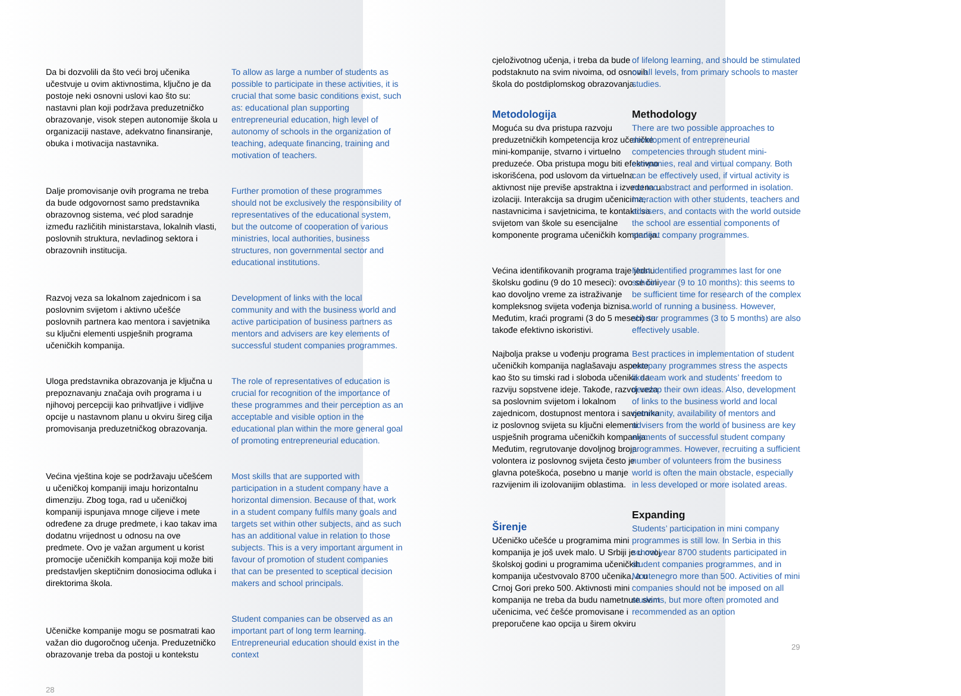Da bi dozvolili da što veći broj učenika učestvuje u ovim aktivnostima, ključno je da postoje neki osnovni uslovi kao što su: nastavni plan koji podržava preduzetničko obrazovanje, visok stepen autonomije škola u organizaciji nastave, adekvatno finansiranje, obuka i motivacija nastavnika.
Dalje promovisanje ovih programa ne treba da bude odgovornost samo predstavnika obrazovnog sistema, već plod saradnje između različitih ministarstava, lokalnih vlasti, poslovnih struktura, nevladinog sektora i obrazovnih institucija.
Razvoj veza sa lokalnom zajednicom i sa poslovnim svijetom i aktivno učešće poslovnih partnera kao mentora i savjetnika su ključni elementi uspješnih programa učeničkih kompanija.
Uloga predstavnika obrazovanja je ključna u prepoznavanju značaja ovih programa i u njihovoj percepciji kao prihvatljive i vidljive opcije u nastavnom planu u okviru šireg cilja promovisanja preduzetničkog obrazovanja.
Većina vještina koje se podržavaju učešćem u učeničkoj kompaniji imaju horizontalnu dimenziju. Zbog toga, rad u učeničkoj kompaniji ispunjava mnoge ciljeve i mete određene za druge predmete, i kao takav ima dodatnu vrijednost u odnosu na ove predmete. Ovo je važan argument u korist promocije učeničkih kompanija koji može biti predstavljen skeptičnim donosiocima odluka i direktorima škola.
Učeničke kompanije mogu se posmatrati kao važan dio dugoročnog učenja. Preduzetničko obrazovanje treba da postoji u kontekstu
28
To allow as large a number of students as possible to participate in these activities, it is crucial that some basic conditions exist, such as: educational plan supporting entrepreneurial education, high level of autonomy of schools in the organization of teaching, adequate financing, training and motivation of teachers.
Further promotion of these programmes should not be exclusively the responsibility of representatives of the educational system, but the outcome of cooperation of various ministries, local authorities, business structures, non governmental sector and educational institutions.
Development of links with the local community and with the business world and active participation of business partners as mentors and advisers are key elements of successful student companies programmes.
The role of representatives of education is crucial for recognition of the importance of these programmes and their perception as an acceptable and visible option in the educational plan within the more general goal of promoting entrepreneurial education.
Most skills that are supported with participation in a student company have a horizontal dimension. Because of that, work in a student company fulfils many goals and targets set within other subjects, and as such has an additional value in relation to those subjects. This is a very important argument in favour of promotion of student companies that can be presented to sceptical decision makers and school principals.
Student companies can be observed as an important part of long term learning. Entrepreneurial education should exist in the context
cjeloživotnog učenja, i treba da bude podstaknuto na svim nivoima, od osnovih škola do postdiplomskog obrazovanja.
Metodologija
Moguća su dva pristupa razvoju preduzetničkih kompetencija kroz učeničke mini-kompanije, stvarno i virtuelno preduzeće. Oba pristupa mogu biti efektivno iskorišćena, pod uslovom da virtuelna aktivnost nije previše apstraktna i izvedena u izolaciji. Interakcija sa drugim učenicima, nastavnicima i savjetnicima, te kontakti sa svijetom van škole su esencijalne komponente programa učeničkih kompanija.
Većina identifikovanih programa traje jednu školsku godinu (9 do 10 meseci): ovo se čini kao dovoljno vreme za istraživanje kompleksnog svijeta vođenja biznisa. Međutim, kraći programi (3 do 5 meseci) su takođe efektivno iskoristivi.
Najbolja prakse u vođenju programa učeničkih kompanija naglašavaju aspekte kao što su timski rad i sloboda učenika da razviju sopstvene ideje. Takođe, razvoj veza sa poslovnim svijetom i lokalnom zajednicom, dostupnost mentora i savjetnika iz poslovnog svijeta su ključni elementi uspješnih programa učeničkih kompanija. Međutim, regrutovanje dovoljnog broja volontera iz poslovnog svijeta često je glavna poteškoća, posebno u manje razvijenim ili izolovanijim oblastima.
Širenje
Učeničko učešće u programima mini kompanija je još uvek malo. U Srbiji je u ovoj školskoj godini u programima učeničkih kompanija učestvovalo 8700 učenika, a u Crnoj Gori preko 500. Aktivnosti mini kompanija ne treba da budu nametnute svim učenicima, već češće promovisane i preporučene kao opcija u širem okviru
of lifelong learning, and should be stimulated on all levels, from primary schools to master studies.
Methodology
There are two possible approaches to development of entrepreneurial competencies through student mini-companies, real and virtual company. Both can be effectively used, if virtual activity is not too abstract and performed in isolation. Interaction with other students, teachers and advisers, and contacts with the world outside the school are essential components of student company programmes.
Most identified programmes last for one school year (9 to 10 months): this seems to be sufficient time for research of the complex world of running a business. However, shorter programmes (3 to 5 months) are also effectively usable.
Best practices in implementation of student company programmes stress the aspects like team work and students’ freedom to develop their own ideas. Also, development of links to the business world and local community, availability of mentors and advisers from the world of business are key elements of successful student company programmes. However, recruiting a sufficient number of volunteers from the business world is often the main obstacle, especially in less developed or more isolated areas.
Expanding
Students’ participation in mini company programmes is still low. In Serbia in this school year 8700 students participated in student companies programmes, and in Montenegro more than 500. Activities of mini companies should not be imposed on all students, but more often promoted and recommended as an option
29